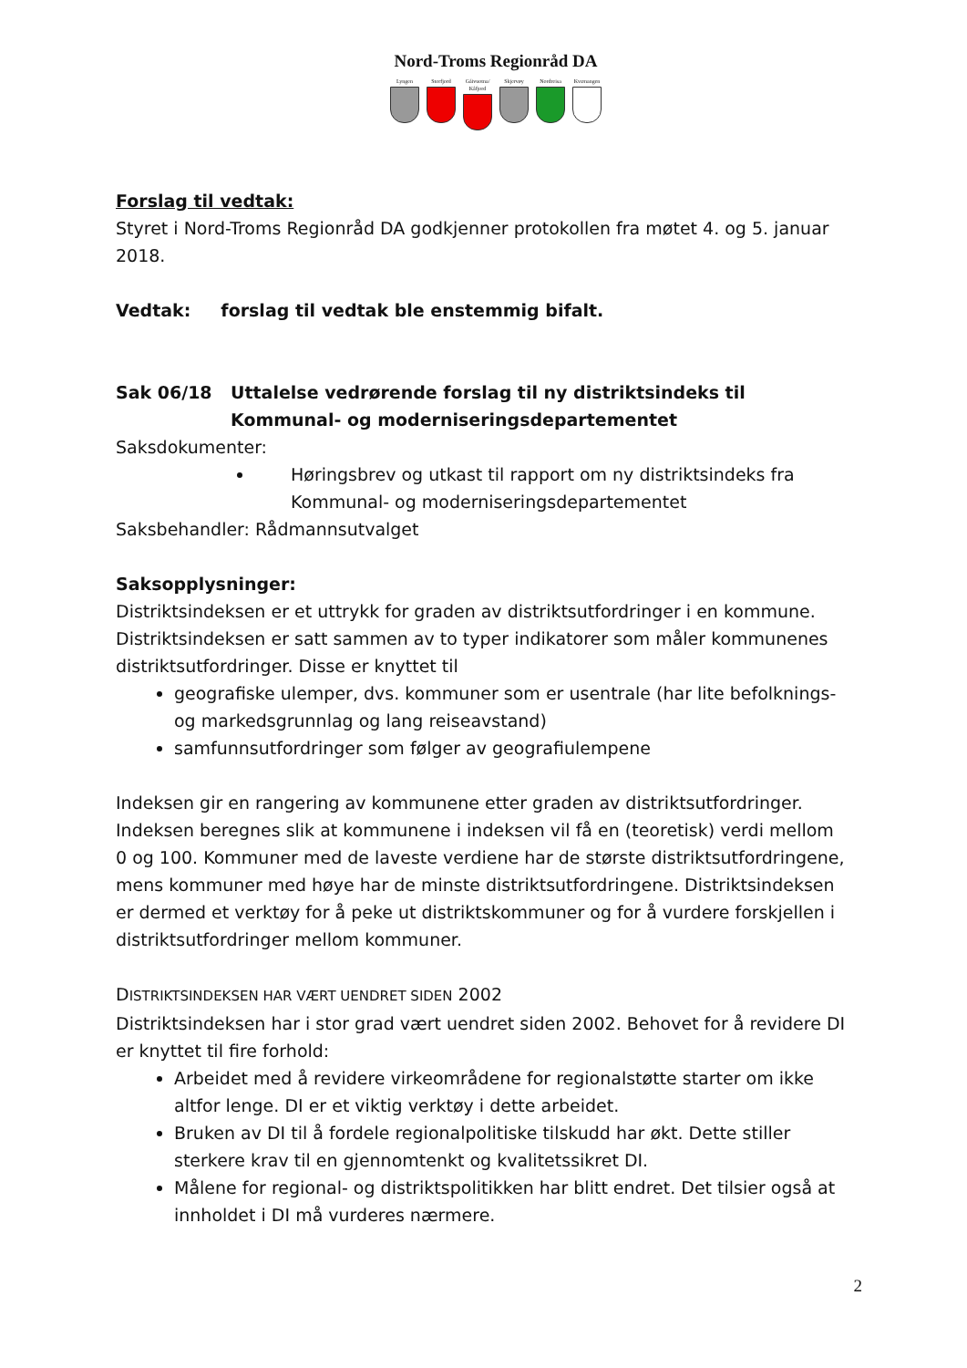Nord-Troms Regionråd DA
Lyngen Storfjord
Gáivuotna/ Kåfjord
Skjervøy Nordreisa
Kvænangen
Forslag til vedtak:
Styret i Nord-Troms Regionråd DA godkjenner protokollen fra møtet 4. og 5. januar 2018.
Vedtak: forslag til vedtak ble enstemmig bifalt.
Sak 06/18 Uttalelse vedrørende forslag til ny distriktsindeks til Kommunal- og moderniseringsdepartementet
Saksdokumenter:
Høringsbrev og utkast til rapport om ny distriktsindeks fra Kommunal- og moderniseringsdepartementet
Saksbehandler: Rådmannsutvalget
Saksopplysninger:
Distriktsindeksen er et uttrykk for graden av distriktsutfordringer i en kommune. Distriktsindeksen er satt sammen av to typer indikatorer som måler kommunenes distriktsutfordringer. Disse er knyttet til
geografiske ulemper, dvs. kommuner som er usentrale (har lite befolknings- og markedsgrunnlag og lang reiseavstand)
samfunnsutfordringer som følger av geografiulempene
Indeksen gir en rangering av kommunene etter graden av distriktsutfordringer. Indeksen beregnes slik at kommunene i indeksen vil få en (teoretisk) verdi mellom 0 og 100. Kommuner med de laveste verdiene har de største distriktsutfordringene, mens kommuner med høye har de minste distriktsutfordringene. Distriktsindeksen er dermed et verktøy for å peke ut distriktskommuner og for å vurdere forskjellen i distriktsutfordringer mellom kommuner.
DISTRIKTSINDEKSEN HAR VÆRT UENDRET SIDEN 2002
Distriktsindeksen har i stor grad vært uendret siden 2002. Behovet for å revidere DI er knyttet til fire forhold:
Arbeidet med å revidere virkeområdene for regionalstøtte starter om ikke altfor lenge. DI er et viktig verktøy i dette arbeidet.
Bruken av DI til å fordele regionalpolitiske tilskudd har økt. Dette stiller sterkere krav til en gjennomtenkt og kvalitetssikret DI.
Målene for regional- og distriktspolitikken har blitt endret. Det tilsier også at innholdet i DI må vurderes nærmere.
2